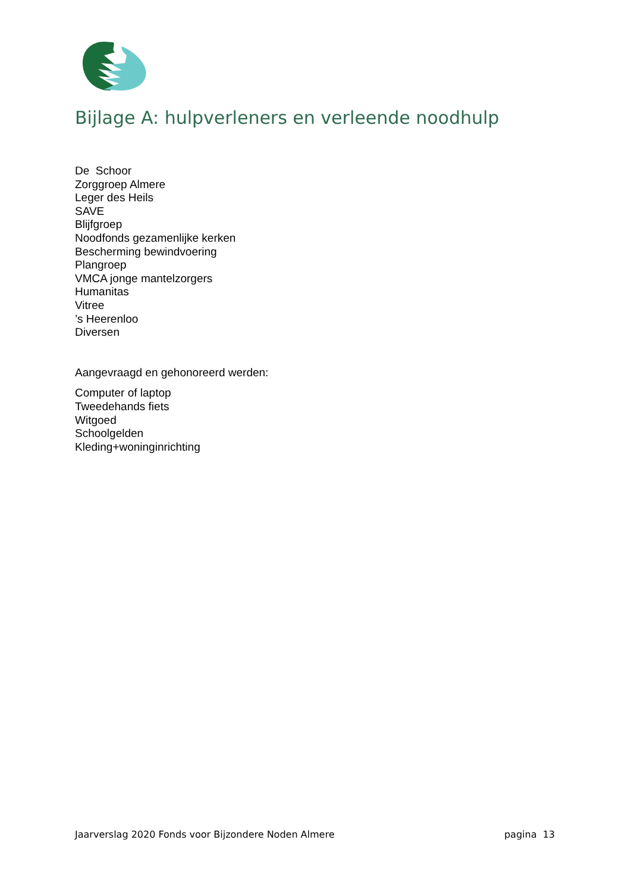Bijlage A: hulpverleners en verleende noodhulp
De Schoor
Zorggroep Almere
Leger des Heils
SAVE
Blijfgroep
Noodfonds gezamenlijke kerken
Bescherming bewindvoering
Plangroep
VMCA jonge mantelzorgers
Humanitas
Vitree
’s Heerenloo
Diversen
Aangevraagd en gehonoreerd werden:
Computer of laptop
Tweedehands fiets
Witgoed
Schoolgelden
Kleding+woninginrichting
Jaarverslag 2020 Fonds voor Bijzondere Noden Almere pagina 13